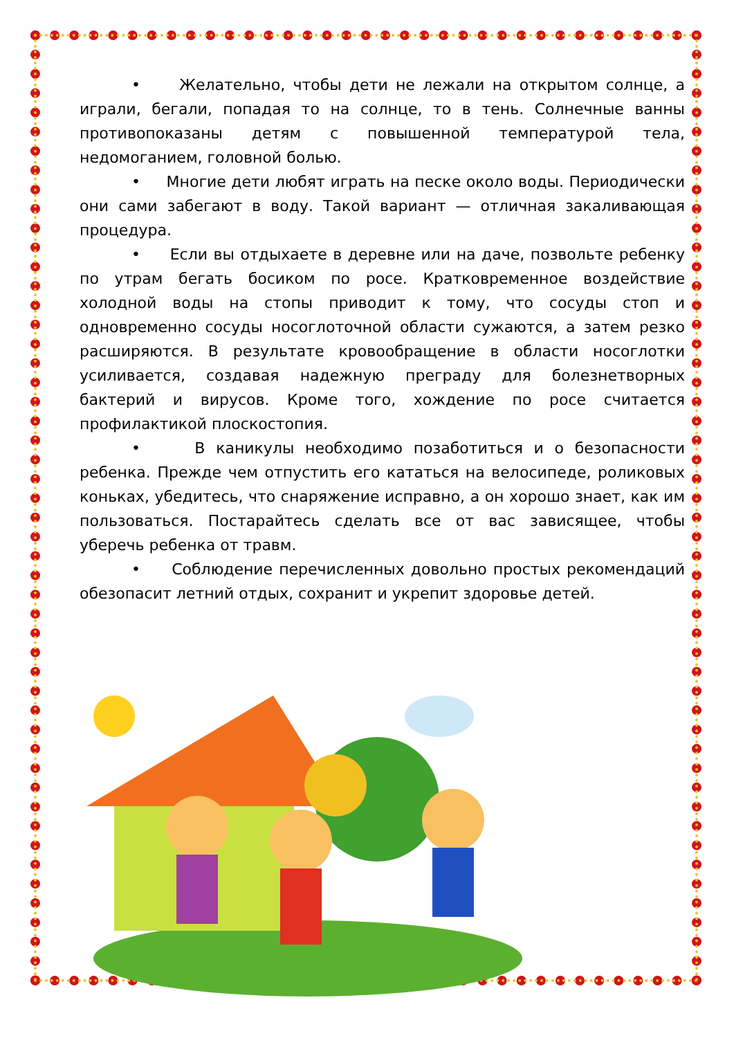• Желательно, чтобы дети не лежали на открытом солнце, а играли, бегали, попадая то на солнце, то в тень. Солнечные ванны противопоказаны детям с повышенной температурой тела, недомоганием, головной болью.
• Многие дети любят играть на песке около воды. Периодически они сами забегают в воду. Такой вариант — отличная закаливающая процедура.
• Если вы отдыхаете в деревне или на даче, позвольте ребенку по утрам бегать босиком по росе. Кратковременное воздействие холодной воды на стопы приводит к тому, что сосуды стоп и одновременно сосуды носоглоточной области сужаются, а затем резко расширяются. В результате кровообращение в области носоглотки усиливается, создавая надежную преграду для болезнетворных бактерий и вирусов. Кроме того, хождение по росе считается профилактикой плоскостопия.
• В каникулы необходимо позаботиться и о безопасности ребенка. Прежде чем отпустить его кататься на велосипеде, роликовых коньках, убедитесь, что снаряжение исправно, а он хорошо знает, как им пользоваться. Постарайтесь сделать все от вас зависящее, чтобы уберечь ребенка от травм.
• Соблюдение перечисленных довольно простых рекомендаций обезопасит летний отдых, сохранит и укрепит здоровье детей.